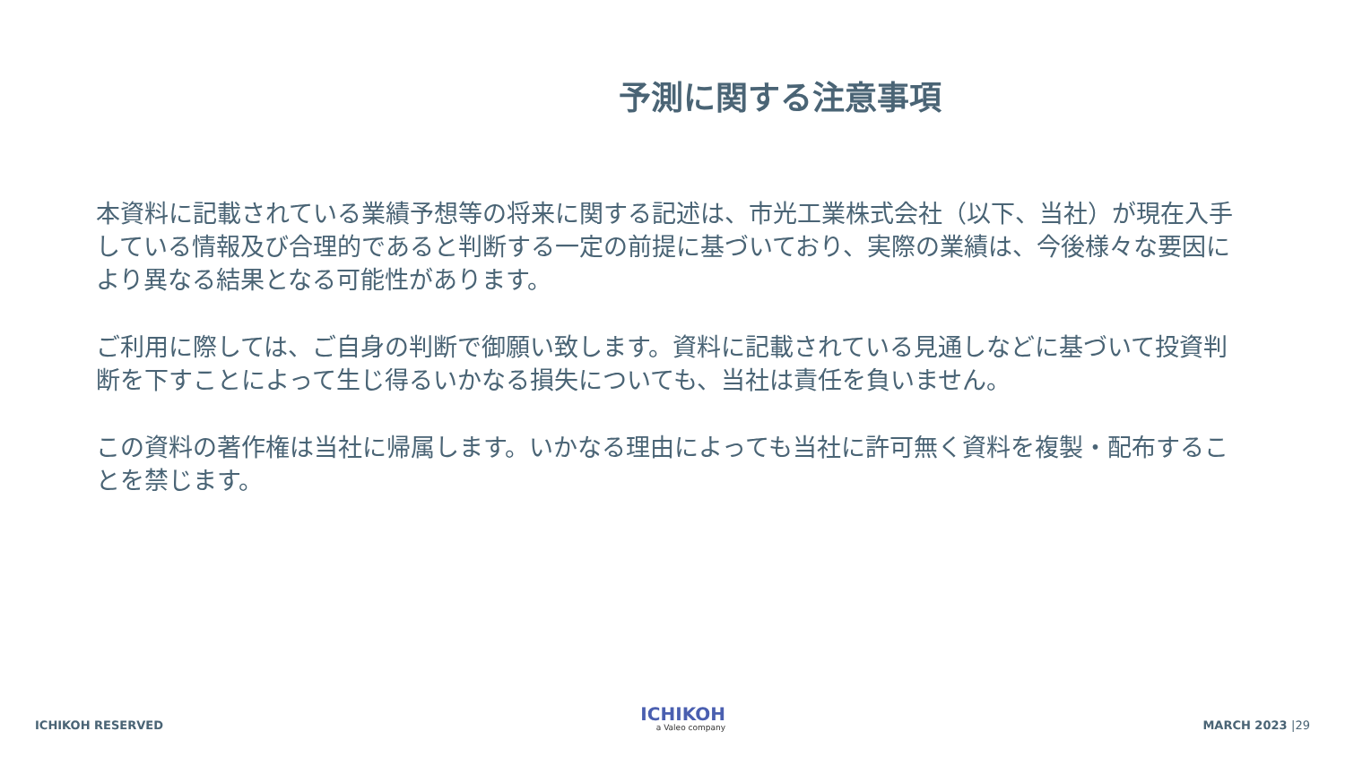予測に関する注意事項
本資料に記載されている業績予想等の将来に関する記述は、市光工業株式会社（以下、当社）が現在入手している情報及び合理的であると判断する一定の前提に基づいており、実際の業績は、今後様々な要因により異なる結果となる可能性があります。
ご利用に際しては、ご自身の判断で御願い致します。資料に記載されている見通しなどに基づいて投資判断を下すことによって生じ得るいかなる損失についても、当社は責任を負いません。
この資料の著作権は当社に帰属します。いかなる理由によっても当社に許可無く資料を複製・配布することを禁じます。
ICHIKOH RESERVED
ICHIKOH
a Valeo company
MARCH 2023 |29